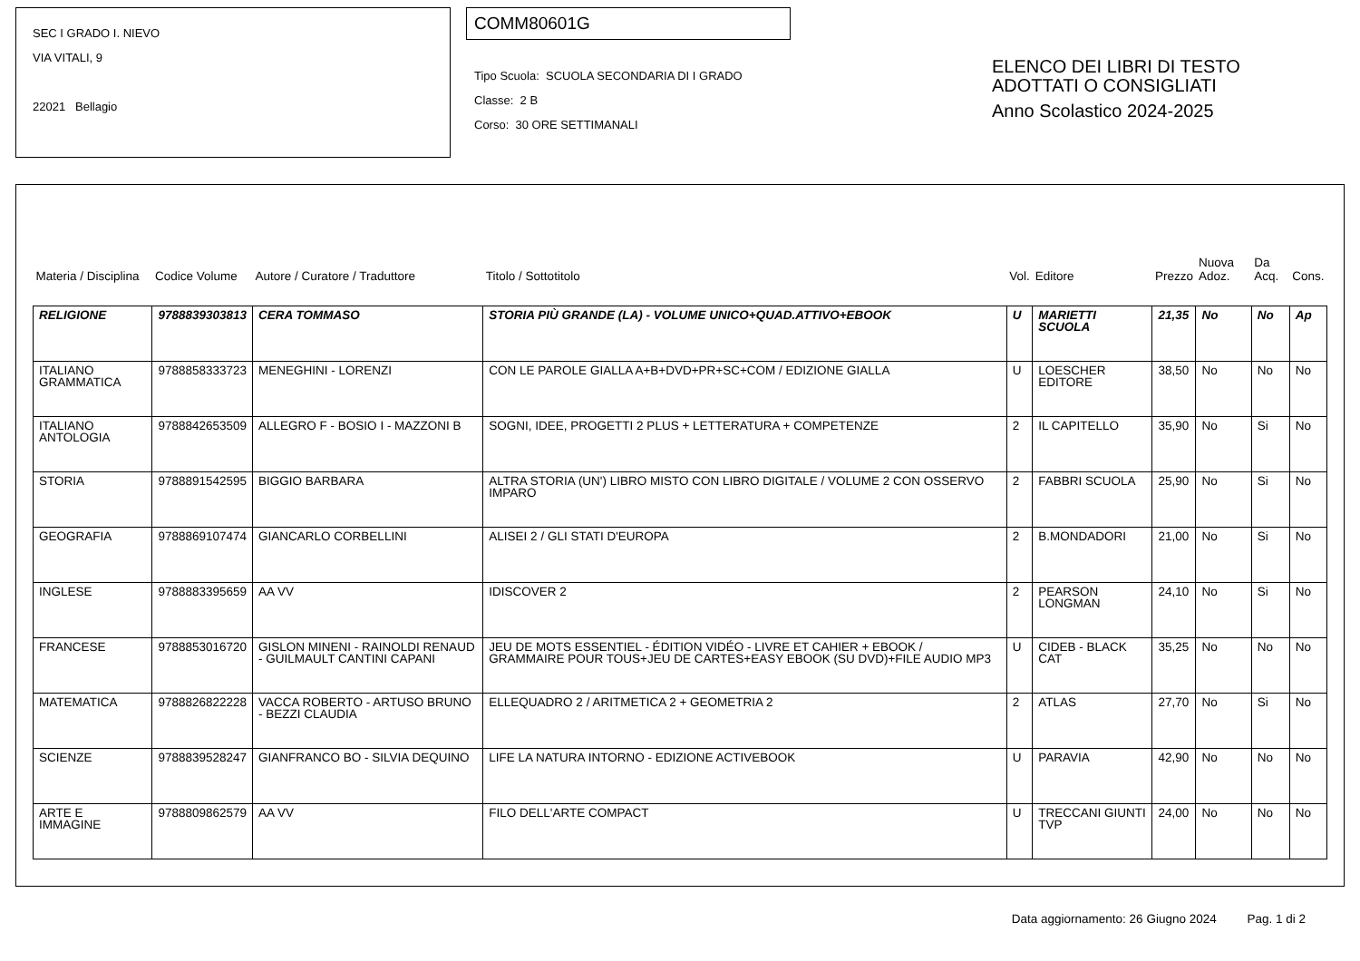SEC I GRADO I. NIEVO
VIA VITALI, 9
22021 Bellagio
COMM80601G
Tipo Scuola: SCUOLA SECONDARIA DI I GRADO
Classe: 2 B
Corso: 30 ORE SETTIMANALI
ELENCO DEI LIBRI DI TESTO
ADOTTATI O CONSIGLIATI
Anno Scolastico 2024-2025
| Materia / Disciplina | Codice Volume | Autore / Curatore / Traduttore | Titolo / Sottotitolo | Vol. | Editore | Prezzo | Nuova Adoz. | Da Acq. | Cons. |
| --- | --- | --- | --- | --- | --- | --- | --- | --- | --- |
| RELIGIONE | 9788839303813 | CERA TOMMASO | STORIA PIÙ GRANDE (LA) - VOLUME UNICO+QUAD.ATTIVO+EBOOK | U | MARIETTI SCUOLA | 21,35 | No | No | Ap |
| ITALIANO GRAMMATICA | 9788858333723 | MENEGHINI - LORENZI | CON LE PAROLE GIALLA A+B+DVD+PR+SC+COM / EDIZIONE GIALLA | U | LOESCHER EDITORE | 38,50 | No | No | No |
| ITALIANO ANTOLOGIA | 9788842653509 | ALLEGRO F - BOSIO I - MAZZONI B | SOGNI, IDEE, PROGETTI 2 PLUS + LETTERATURA + COMPETENZE | 2 | IL CAPITELLO | 35,90 | No | Si | No |
| STORIA | 9788891542595 | BIGGIO BARBARA | ALTRA STORIA (UN') LIBRO MISTO CON LIBRO DIGITALE / VOLUME 2 CON OSSERVO IMPARO | 2 | FABBRI SCUOLA | 25,90 | No | Si | No |
| GEOGRAFIA | 9788869107474 | GIANCARLO CORBELLINI | ALISEI 2 / GLI STATI D'EUROPA | 2 | B.MONDADORI | 21,00 | No | Si | No |
| INGLESE | 9788883395659 | AA VV | IDISCOVER 2 | 2 | PEARSON LONGMAN | 24,10 | No | Si | No |
| FRANCESE | 9788853016720 | GISLON MINENI - RAINOLDI RENAUD - GUILMAULT CANTINI CAPANI | JEU DE MOTS ESSENTIEL - ÉDITION VIDÉO - LIVRE ET CAHIER + EBOOK / GRAMMAIRE POUR TOUS+JEU DE CARTES+EASY EBOOK (SU DVD)+FILE AUDIO MP3 | U | CIDEB - BLACK CAT | 35,25 | No | No | No |
| MATEMATICA | 9788826822228 | VACCA ROBERTO - ARTUSO BRUNO - BEZZI CLAUDIA | ELLEQUADRO 2 / ARITMETICA 2 + GEOMETRIA 2 | 2 | ATLAS | 27,70 | No | Si | No |
| SCIENZE | 9788839528247 | GIANFRANCO BO - SILVIA DEQUINO | LIFE LA NATURA INTORNO - EDIZIONE ACTIVEBOOK | U | PARAVIA | 42,90 | No | No | No |
| ARTE E IMMAGINE | 9788809862579 | AA VV | FILO DELL'ARTE COMPACT | U | TRECCANI GIUNTI TVP | 24,00 | No | No | No |
Data aggiornamento: 26 Giugno 2024 Pag. 1 di 2